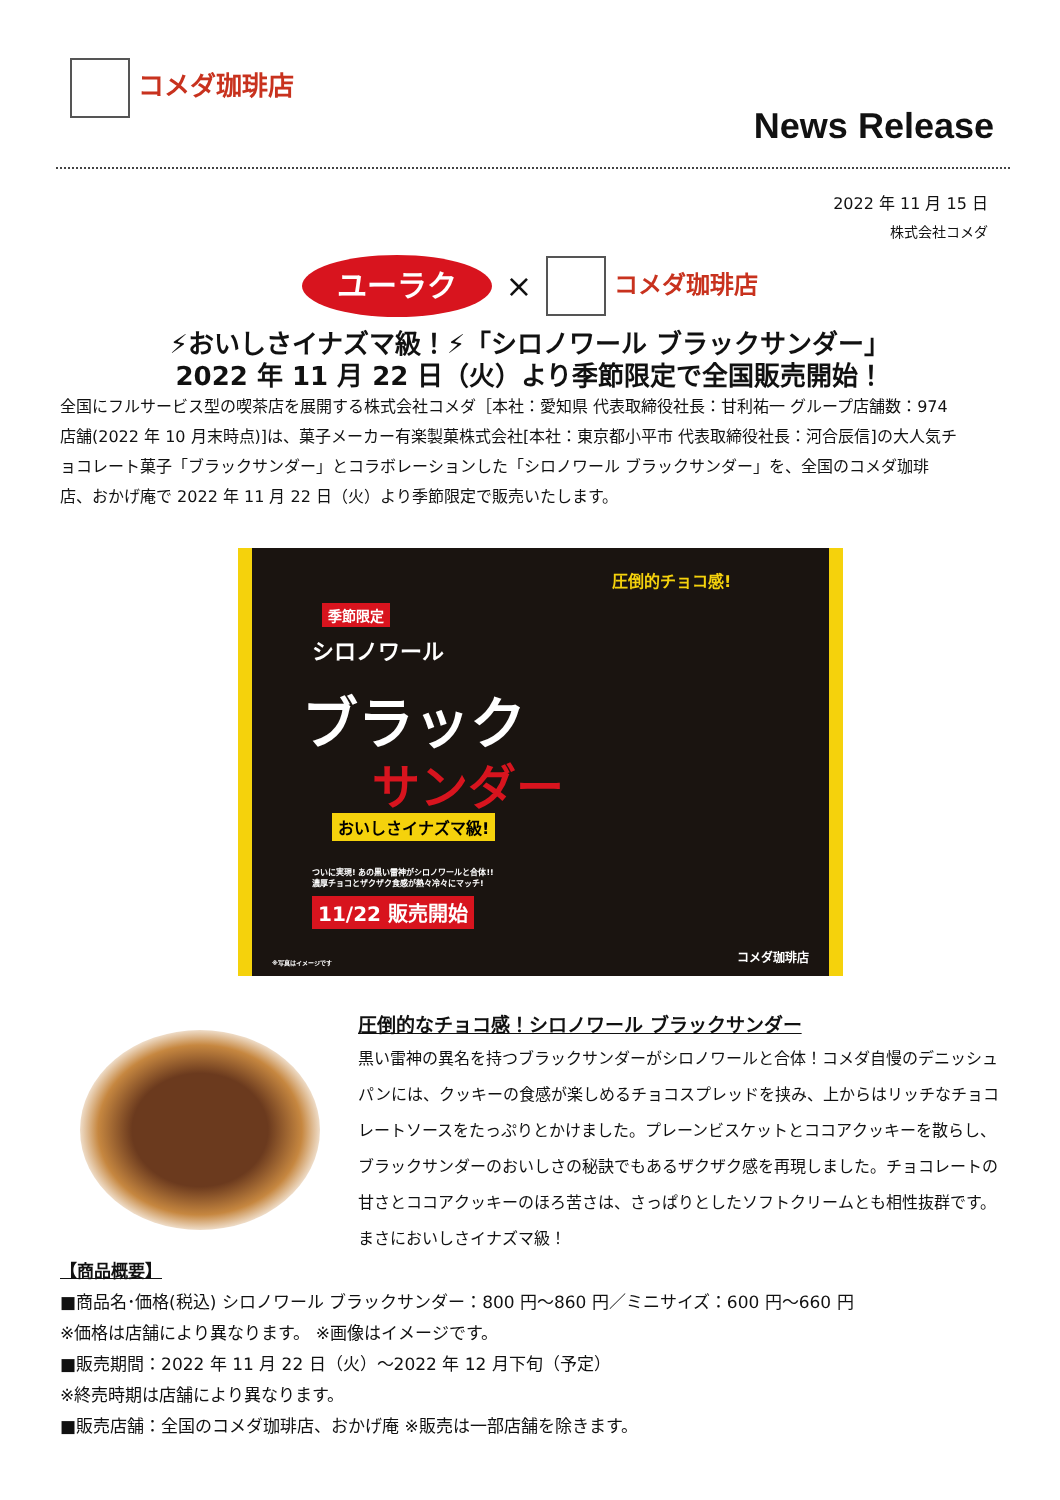コメダ珈琲店
News Release
2022 年 11 月 15 日
株式会社コメダ
ユーラク × コメダ珈琲店
⚡おいしさイナズマ級！⚡「シロノワール ブラックサンダー」
2022 年 11 月 22 日（火）より季節限定で全国販売開始！
全国にフルサービス型の喫茶店を展開する株式会社コメダ［本社：愛知県 代表取締役社長：甘利祐一 グループ店舗数：974 店舗(2022 年 10 月末時点)]は、菓子メーカー有楽製菓株式会社[本社：東京都小平市 代表取締役社長：河合辰信]の大人気チョコレート菓子「ブラックサンダー」とコラボレーションした「シロノワール ブラックサンダー」を、全国のコメダ珈琲店、おかげ庵で 2022 年 11 月 22 日（火）より季節限定で販売いたします。
季節限定
シロノワール
ブラック
サンダー
おいしさイナズマ級!
圧倒的チョコ感!
ついに実現! あの黒い雷神がシロノワールと合体!!
濃厚チョコとザクザク食感が熱々冷々にマッチ!
11/22 販売開始
※写真はイメージです コメダ珈琲店
圧倒的なチョコ感！シロノワール ブラックサンダー
黒い雷神の異名を持つブラックサンダーがシロノワールと合体！コメダ自慢のデニッシュパンには、クッキーの食感が楽しめるチョコスプレッドを挟み、上からはリッチなチョコレートソースをたっぷりとかけました。プレーンビスケットとココアクッキーを散らし、ブラックサンダーのおいしさの秘訣でもあるザクザク感を再現しました。チョコレートの甘さとココアクッキーのほろ苦さは、さっぱりとしたソフトクリームとも相性抜群です。まさにおいしさイナズマ級！
【商品概要】
■商品名･価格(税込) シロノワール ブラックサンダー：800 円～860 円／ミニサイズ：600 円～660 円
※価格は店舗により異なります。 ※画像はイメージです。
■販売期間：2022 年 11 月 22 日（火）～2022 年 12 月下旬（予定）
※終売時期は店舗により異なります。
■販売店舗：全国のコメダ珈琲店、おかげ庵 ※販売は一部店舗を除きます。